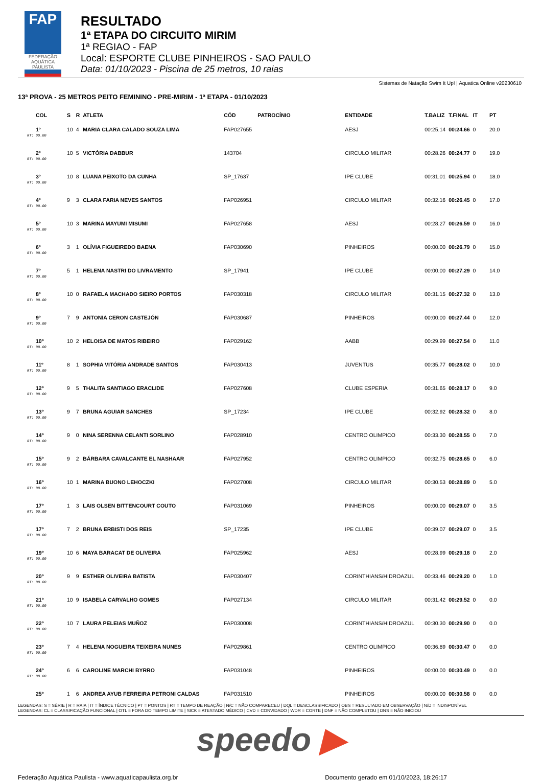FAP
FEDERAÇÃO AQUÁTICA PAULISTA
RESULTADO
1ª ETAPA DO CIRCUITO MIRIM
1ª REGIAO - FAP
Local: ESPORTE CLUBE PINHEIROS - SAO PAULO
Data: 01/10/2023 - Piscina de 25 metros, 10 raias
Sistemas de Natação Swim It Up! | Aquatica Online v20230610
13ª PROVA - 25 METROS PEITO FEMININO - PRE-MIRIM - 1ª ETAPA - 01/10/2023
| COL | S | R | ATLETA | CÓD | PATROCÍNIO | ENTIDADE | T.BALIZ | T.FINAL | IT | PT |
| --- | --- | --- | --- | --- | --- | --- | --- | --- | --- | --- |
| 1º | 10 | 4 | MARIA CLARA CALADO SOUZA LIMA | FAP027655 | | AESJ | 00:25.14 | 00:24.66 | 0 | 20.0 |
| RT: 00.00 | | | | | | | | | | |
| 2º | 10 | 5 | VICTÓRIA DABBUR | 143704 | | CIRCULO MILITAR | 00:28.26 | 00:24.77 | 0 | 19.0 |
| RT: 00.00 | | | | | | | | | | |
| 3º | 10 | 8 | LUANA PEIXOTO DA CUNHA | SP_17637 | | IPE CLUBE | 00:31.01 | 00:25.94 | 0 | 18.0 |
| RT: 00.00 | | | | | | | | | | |
| 4º | 9 | 3 | CLARA FARIA NEVES SANTOS | FAP026951 | | CIRCULO MILITAR | 00:32.16 | 00:26.45 | 0 | 17.0 |
| RT: 00.00 | | | | | | | | | | |
| 5º | 10 | 3 | MARINA MAYUMI MISUMI | FAP027658 | | AESJ | 00:28.27 | 00:26.59 | 0 | 16.0 |
| RT: 00.00 | | | | | | | | | | |
| 6º | 3 | 1 | OLÍVIA FIGUEIREDO BAENA | FAP030690 | | PINHEIROS | 00:00.00 | 00:26.79 | 0 | 15.0 |
| RT: 00.00 | | | | | | | | | | |
| 7º | 5 | 1 | HELENA NASTRI DO LIVRAMENTO | SP_17941 | | IPE CLUBE | 00:00.00 | 00:27.29 | 0 | 14.0 |
| RT: 00.00 | | | | | | | | | | |
| 8º | 10 | 0 | RAFAELA MACHADO SIEIRO PORTOS | FAP030318 | | CIRCULO MILITAR | 00:31.15 | 00:27.32 | 0 | 13.0 |
| RT: 00.00 | | | | | | | | | | |
| 9º | 7 | 9 | ANTONIA CERON CASTEJÓN | FAP030687 | | PINHEIROS | 00:00.00 | 00:27.44 | 0 | 12.0 |
| RT: 00.00 | | | | | | | | | | |
| 10º | 10 | 2 | HELOISA DE MATOS RIBEIRO | FAP029162 | | AABB | 00:29.99 | 00:27.54 | 0 | 11.0 |
| RT: 00.00 | | | | | | | | | | |
| 11º | 8 | 1 | SOPHIA VITÓRIA ANDRADE SANTOS | FAP030413 | | JUVENTUS | 00:35.77 | 00:28.02 | 0 | 10.0 |
| RT: 00.00 | | | | | | | | | | |
| 12º | 9 | 5 | THALITA SANTIAGO ERACLIDE | FAP027608 | | CLUBE ESPERIA | 00:31.65 | 00:28.17 | 0 | 9.0 |
| RT: 00.00 | | | | | | | | | | |
| 13º | 9 | 7 | BRUNA AGUIAR SANCHES | SP_17234 | | IPE CLUBE | 00:32.92 | 00:28.32 | 0 | 8.0 |
| RT: 00.00 | | | | | | | | | | |
| 14º | 9 | 0 | NINA SERENNA CELANTI SORLINO | FAP028910 | | CENTRO OLIMPICO | 00:33.30 | 00:28.55 | 0 | 7.0 |
| RT: 00.00 | | | | | | | | | | |
| 15º | 9 | 2 | BÁRBARA CAVALCANTE EL NASHAAR | FAP027952 | | CENTRO OLIMPICO | 00:32.75 | 00:28.65 | 0 | 6.0 |
| RT: 00.00 | | | | | | | | | | |
| 16º | 10 | 1 | MARINA BUONO LEHOCZKI | FAP027008 | | CIRCULO MILITAR | 00:30.53 | 00:28.89 | 0 | 5.0 |
| RT: 00.00 | | | | | | | | | | |
| 17º | 1 | 3 | LAIS OLSEN BITTENCOURT COUTO | FAP031069 | | PINHEIROS | 00:00.00 | 00:29.07 | 0 | 3.5 |
| RT: 00.00 | | | | | | | | | | |
| 17º | 7 | 2 | BRUNA ERBISTI DOS REIS | SP_17235 | | IPE CLUBE | 00:39.07 | 00:29.07 | 0 | 3.5 |
| RT: 00.00 | | | | | | | | | | |
| 19º | 10 | 6 | MAYA BARACAT DE OLIVEIRA | FAP025962 | | AESJ | 00:28.99 | 00:29.18 | 0 | 2.0 |
| RT: 00.00 | | | | | | | | | | |
| 20º | 9 | 9 | ESTHER OLIVEIRA BATISTA | FAP030407 | | CORINTHIANS/HIDROAZUL | 00:33.46 | 00:29.20 | 0 | 1.0 |
| RT: 00.00 | | | | | | | | | | |
| 21º | 10 | 9 | ISABELA CARVALHO GOMES | FAP027134 | | CIRCULO MILITAR | 00:31.42 | 00:29.52 | 0 | 0.0 |
| RT: 00.00 | | | | | | | | | | |
| 22º | 10 | 7 | LAURA PELEIAS MUÑOZ | FAP030008 | | CORINTHIANS/HIDROAZUL | 00:30.30 | 00:29.90 | 0 | 0.0 |
| RT: 00.00 | | | | | | | | | | |
| 23º | 7 | 4 | HELENA NOGUEIRA TEIXEIRA NUNES | FAP029861 | | CENTRO OLIMPICO | 00:36.89 | 00:30.47 | 0 | 0.0 |
| RT: 00.00 | | | | | | | | | | |
| 24º | 6 | 6 | CAROLINE MARCHI BYRRO | FAP031048 | | PINHEIROS | 00:00.00 | 00:30.49 | 0 | 0.0 |
| RT: 00.00 | | | | | | | | | | |
| 25º | 1 | 6 | ANDREA AYUB FERREIRA PETRONI CALDAS | FAP031510 | | PINHEIROS | 00:00.00 | 00:30.58 | 0 | 0.0 |
LEGENDAS: S = SÉRIE | R = RAIA | IT = ÍNDICE TÉCNICO | PT = PONTOS | RT = TEMPO DE REAÇÃO | N/C = NÃO COMPARECEU | DQL = DESCLASSIFICADO | OBS = RESULTADO EM OBSERVAÇÃO | N/D = INDISPONÍVEL
LEGENDAS: CL = CLASSIFICAÇÃO FUNCIONAL | OTL = FORA DO TEMPO LIMITE | SICK = ATESTADO MÉDICO | CVD = CONVIDADO | WDR = CORTE | DNF = NÃO COMPLETOU | DNS = NÃO INICIOU
speedo ▶
Federação Aquática Paulista - www.aquaticapaulista.org.br Documento gerado em 01/10/2023, 18:26:17